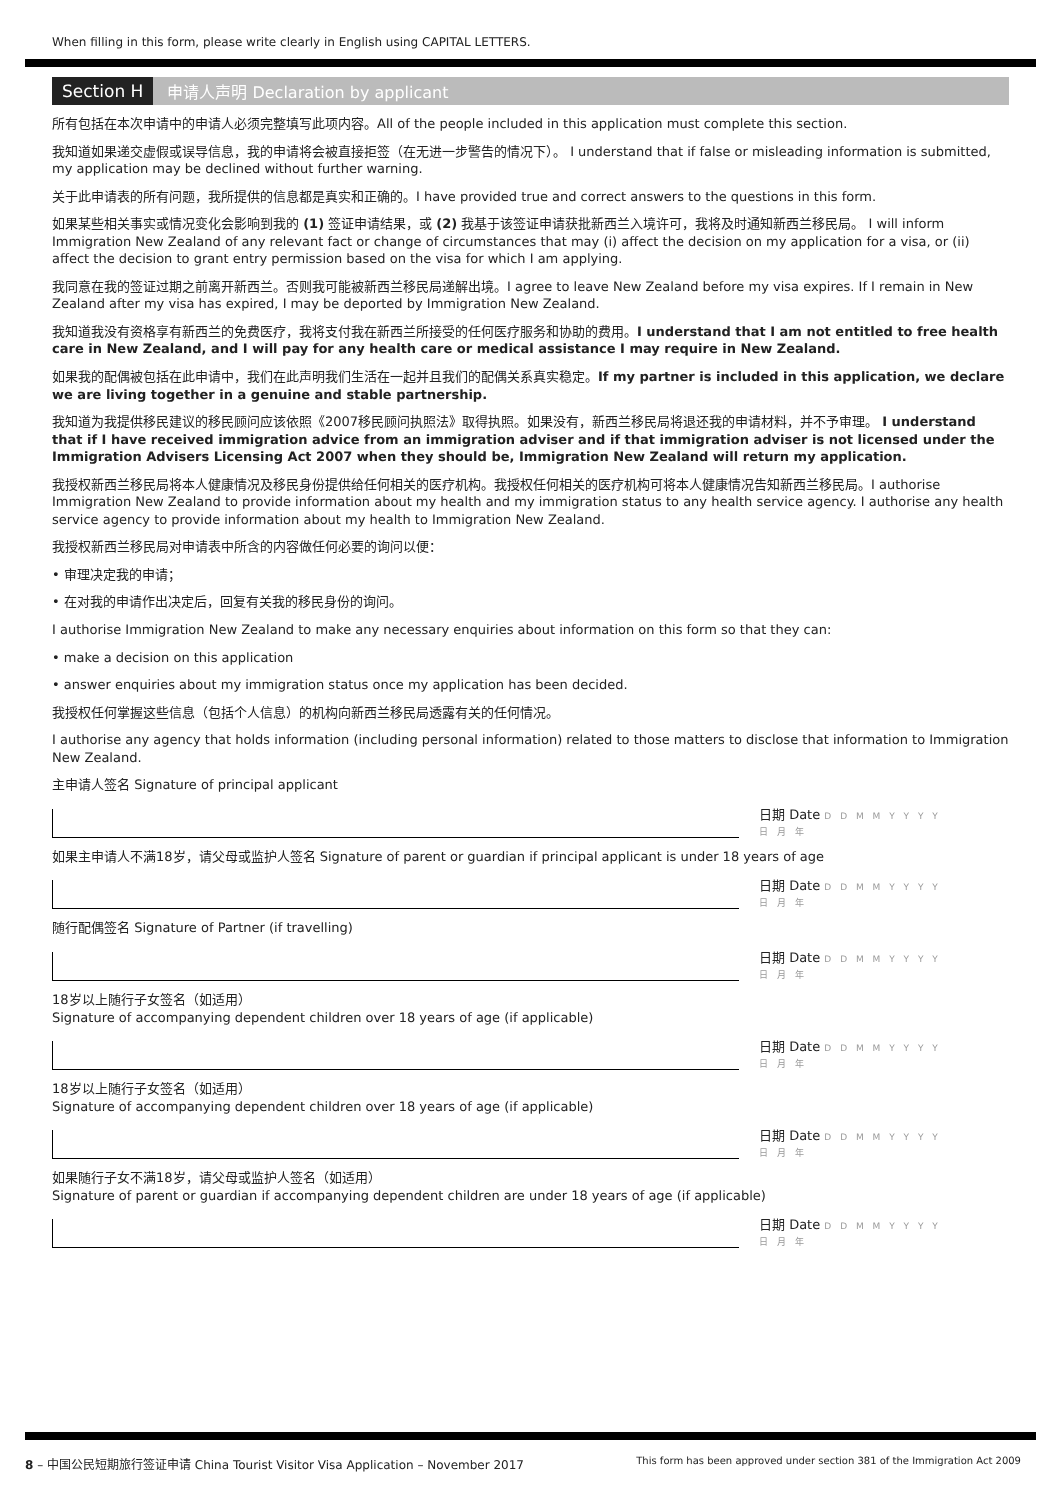When filling in this form, please write clearly in English using CAPITAL LETTERS.
Section H 申请人声明 Declaration by applicant
所有包括在本次申请中的申请人必须完整填写此项内容。All of the people included in this application must complete this section.
我知道如果递交虚假或误导信息，我的申请将会被直接拒签（在无进一步警告的情况下）。 I understand that if false or misleading information is submitted, my application may be declined without further warning.
关于此申请表的所有问题，我所提供的信息都是真实和正确的。I have provided true and correct answers to the questions in this form.
如果某些相关事实或情况变化会影响到我的 (1) 签证申请结果，或 (2) 我基于该签证申请获批新西兰入境许可，我将及时通知新西兰移民局。 I will inform Immigration New Zealand of any relevant fact or change of circumstances that may (i) affect the decision on my application for a visa, or (ii) affect the decision to grant entry permission based on the visa for which I am applying.
我同意在我的签证过期之前离开新西兰。否则我可能被新西兰移民局递解出境。I agree to leave New Zealand before my visa expires. If I remain in New Zealand after my visa has expired, I may be deported by Immigration New Zealand.
我知道我没有资格享有新西兰的免费医疗，我将支付我在新西兰所接受的任何医疗服务和协助的费用。I understand that I am not entitled to free health care in New Zealand, and I will pay for any health care or medical assistance I may require in New Zealand.
如果我的配偶被包括在此申请中，我们在此声明我们生活在一起并且我们的配偶关系真实稳定。If my partner is included in this application, we declare we are living together in a genuine and stable partnership.
我知道为我提供移民建议的移民顾问应该依照《2007移民顾问执照法》取得执照。如果没有，新西兰移民局将退还我的申请材料，并不予审理。 I understand that if I have received immigration advice from an immigration adviser and if that immigration adviser is not licensed under the Immigration Advisers Licensing Act 2007 when they should be, Immigration New Zealand will return my application.
我授权新西兰移民局将本人健康情况及移民身份提供给任何相关的医疗机构。我授权任何相关的医疗机构可将本人健康情况告知新西兰移民局。I authorise Immigration New Zealand to provide information about my health and my immigration status to any health service agency. I authorise any health service agency to provide information about my health to Immigration New Zealand.
我授权新西兰移民局对申请表中所含的内容做任何必要的询问以便：
• 审理决定我的申请；
• 在对我的申请作出决定后，回复有关我的移民身份的询问。
I authorise Immigration New Zealand to make any necessary enquiries about information on this form so that they can:
• make a decision on this application
• answer enquiries about my immigration status once my application has been decided.
我授权任何掌握这些信息（包括个人信息）的机构向新西兰移民局透露有关的任何情况。
I authorise any agency that holds information (including personal information) related to those matters to disclose that information to Immigration New Zealand.
主申请人签名 Signature of principal applicant
日期 Date D D M M Y Y Y Y
日 月 年
如果主申请人不满18岁，请父母或监护人签名 Signature of parent or guardian if principal applicant is under 18 years of age
日期 Date D D M M Y Y Y Y
日 月 年
随行配偶签名 Signature of Partner (if travelling)
日期 Date D D M M Y Y Y Y
日 月 年
18岁以上随行子女签名（如适用）
Signature of accompanying dependent children over 18 years of age (if applicable)
日期 Date D D M M Y Y Y Y
日 月 年
18岁以上随行子女签名（如适用）
Signature of accompanying dependent children over 18 years of age (if applicable)
日期 Date D D M M Y Y Y Y
日 月 年
如果随行子女不满18岁，请父母或监护人签名（如适用）
Signature of parent or guardian if accompanying dependent children are under 18 years of age (if applicable)
日期 Date D D M M Y Y Y Y
日 月 年
8 – 中国公民短期旅行签证申请 China Tourist Visitor Visa Application – November 2017 This form has been approved under section 381 of the Immigration Act 2009